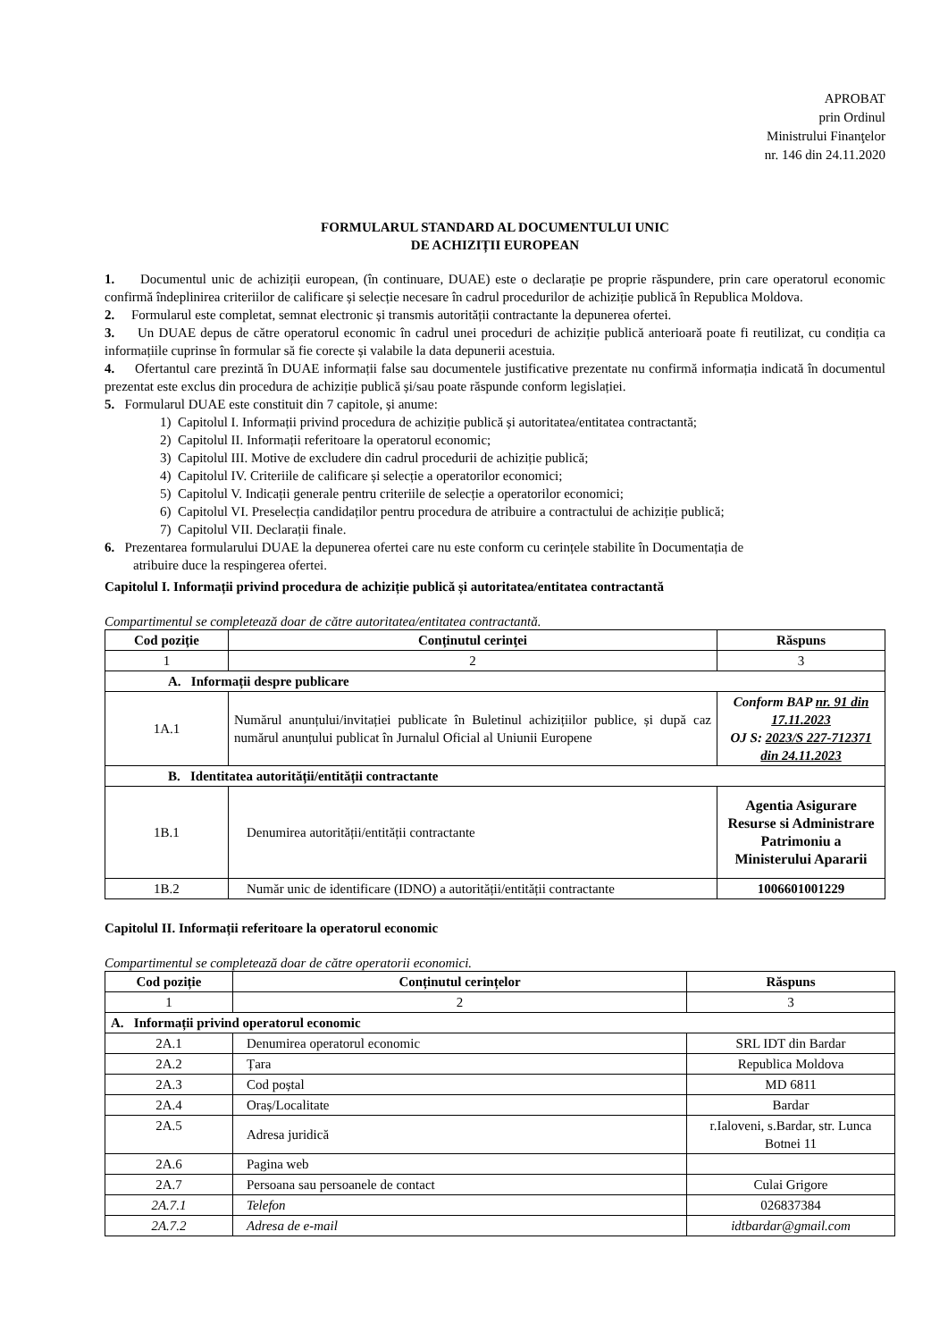APROBAT
prin Ordinul
Ministrului Finanţelor
nr. 146 din 24.11.2020
FORMULARUL STANDARD AL DOCUMENTULUI UNIC
DE ACHIZIȚII EUROPEAN
1. Documentul unic de achiziții european, (în continuare, DUAE) este o declarație pe proprie răspundere, prin care operatorul economic confirmă îndeplinirea criteriilor de calificare și selecție necesare în cadrul procedurilor de achiziție publică în Republica Moldova.
2. Formularul este completat, semnat electronic și transmis autorității contractante la depunerea ofertei.
3. Un DUAE depus de către operatorul economic în cadrul unei proceduri de achiziție publică anterioară poate fi reutilizat, cu condiția ca informațiile cuprinse în formular să fie corecte și valabile la data depunerii acestuia.
4. Ofertantul care prezintă în DUAE informații false sau documentele justificative prezentate nu confirmă informația indicată în documentul prezentat este exclus din procedura de achiziție publică și/sau poate răspunde conform legislației.
5. Formularul DUAE este constituit din 7 capitole, și anume:
1) Capitolul I. Informații privind procedura de achiziție publică și autoritatea/entitatea contractantă;
2) Capitolul II. Informații referitoare la operatorul economic;
3) Capitolul III. Motive de excludere din cadrul procedurii de achiziție publică;
4) Capitolul IV. Criteriile de calificare și selecție a operatorilor economici;
5) Capitolul V. Indicații generale pentru criteriile de selecție a operatorilor economici;
6) Capitolul VI. Preselecția candidaților pentru procedura de atribuire a contractului de achiziție publică;
7) Capitolul VII. Declarații finale.
6. Prezentarea formularului DUAE la depunerea ofertei care nu este conform cu cerințele stabilite în Documentația de
atribuire duce la respingerea ofertei.
Capitolul I. Informații privind procedura de achiziție publică și autoritatea/entitatea contractantă
Compartimentul se completează doar de către autoritatea/entitatea contractantă.
| Cod poziție | Conținutul cerinţei | Răspuns |
| --- | --- | --- |
| 1 | 2 | 3 |
| A. Informații despre publicare | | |
| 1A.1 | Numărul anunțului/invitației publicate în Buletinul achizițiilor publice, și după caz numărul anunțului publicat în Jurnalul Oficial al Uniunii Europene | Conform BAP nr. 91 din 17.11.2023 OJ S: 2023/S 227-712371 din 24.11.2023 |
| B. Identitatea autorității/entității contractante | | |
| 1B.1 | Denumirea autorității/entității contractante | Agentia Asigurare Resurse si Administrare Patrimoniu a Ministerului Apararii |
| 1B.2 | Număr unic de identificare (IDNO) a autorității/entității contractante | 1006601001229 |
Capitolul II. Informații referitoare la operatorul economic
Compartimentul se completează doar de către operatorii economici.
| Cod poziție | Conținutul cerințelor | Răspuns |
| --- | --- | --- |
| 1 | 2 | 3 |
| A. Informații privind operatorul economic | | |
| 2A.1 | Denumirea operatorul economic | SRL IDT din Bardar |
| 2A.2 | Țara | Republica Moldova |
| 2A.3 | Cod poștal | MD 6811 |
| 2A.4 | Oraș/Localitate | Bardar |
| 2A.5 | Adresa juridică | r.Ialoveni, s.Bardar, str. Lunca Botnei 11 |
| 2A.6 | Pagina web | |
| 2A.7 | Persoana sau persoanele de contact | Culai Grigore |
| 2A.7.1 | Telefon | 026837384 |
| 2A.7.2 | Adresa de e-mail | idtbardar@gmail.com |